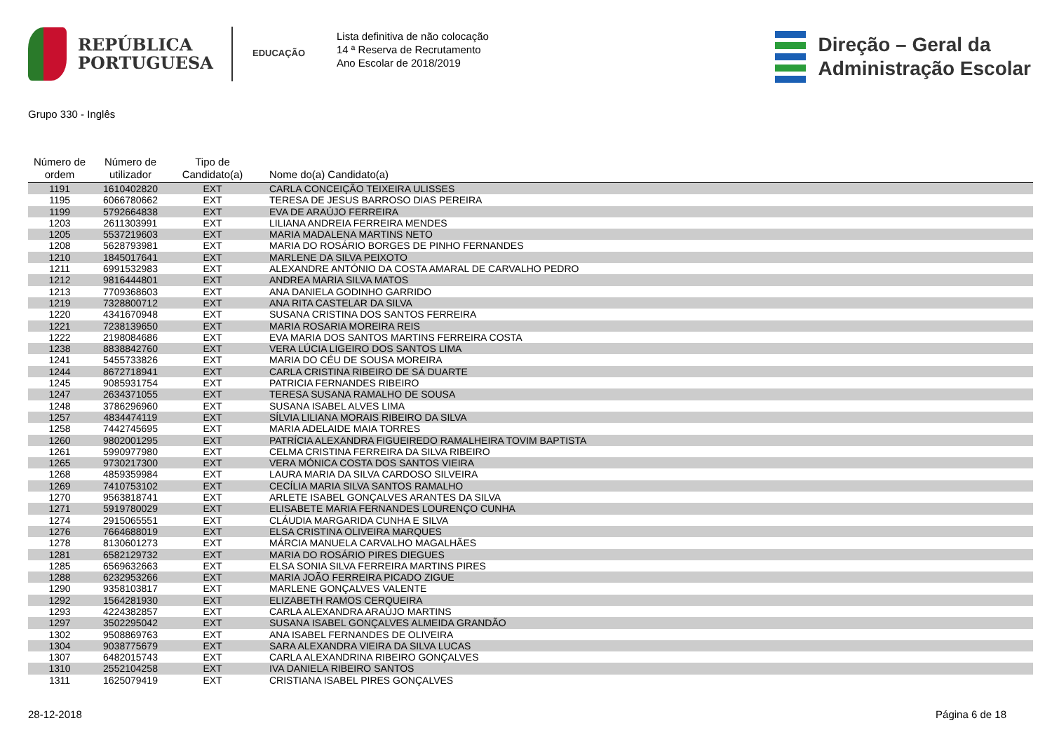REPÚBLICA
PORTUGUESA
EDUCAÇÃO
Lista definitiva de não colocação
14 ª Reserva de Recrutamento
Ano Escolar de 2018/2019
Direção – Geral da
Administração Escolar
Grupo 330 - Inglês
| Número de ordem | Número de utilizador | Tipo de Candidato(a) | Nome do(a) Candidato(a) |
| --- | --- | --- | --- |
| 1191 | 1610402820 | EXT | CARLA CONCEIÇÃO TEIXEIRA ULISSES |
| 1195 | 6066780662 | EXT | TERESA DE JESUS BARROSO DIAS PEREIRA |
| 1199 | 5792664838 | EXT | EVA DE ARAÚJO FERREIRA |
| 1203 | 2611303991 | EXT | LILIANA ANDREIA FERREIRA MENDES |
| 1205 | 5537219603 | EXT | MARIA MADALENA MARTINS NETO |
| 1208 | 5628793981 | EXT | MARIA DO ROSÁRIO BORGES DE PINHO FERNANDES |
| 1210 | 1845017641 | EXT | MARLENE DA SILVA PEIXOTO |
| 1211 | 6991532983 | EXT | ALEXANDRE ANTÓNIO DA COSTA AMARAL DE CARVALHO PEDRO |
| 1212 | 9816444801 | EXT | ANDREA MARIA SILVA MATOS |
| 1213 | 7709368603 | EXT | ANA DANIELA GODINHO GARRIDO |
| 1219 | 7328800712 | EXT | ANA RITA CASTELAR DA SILVA |
| 1220 | 4341670948 | EXT | SUSANA CRISTINA DOS SANTOS FERREIRA |
| 1221 | 7238139650 | EXT | MARIA ROSARIA MOREIRA REIS |
| 1222 | 2198084686 | EXT | EVA MARIA DOS SANTOS MARTINS FERREIRA COSTA |
| 1238 | 8838842760 | EXT | VERA LÚCIA LIGEIRO DOS SANTOS LIMA |
| 1241 | 5455733826 | EXT | MARIA DO CÉU DE SOUSA MOREIRA |
| 1244 | 8672718941 | EXT | CARLA CRISTINA RIBEIRO DE SÁ DUARTE |
| 1245 | 9085931754 | EXT | PATRICIA FERNANDES RIBEIRO |
| 1247 | 2634371055 | EXT | TERESA SUSANA RAMALHO DE SOUSA |
| 1248 | 3786296960 | EXT | SUSANA ISABEL ALVES LIMA |
| 1257 | 4834474119 | EXT | SÍLVIA LILIANA MORAIS RIBEIRO DA SILVA |
| 1258 | 7442745695 | EXT | MARIA ADELAIDE MAIA TORRES |
| 1260 | 9802001295 | EXT | PATRÍCIA ALEXANDRA FIGUEIREDO RAMALHEIRA TOVIM BAPTISTA |
| 1261 | 5990977980 | EXT | CELMA CRISTINA FERREIRA DA SILVA RIBEIRO |
| 1265 | 9730217300 | EXT | VERA MÓNICA COSTA DOS SANTOS VIEIRA |
| 1268 | 4859359984 | EXT | LAURA MARIA DA SILVA CARDOSO SILVEIRA |
| 1269 | 7410753102 | EXT | CECÍLIA MARIA SILVA SANTOS RAMALHO |
| 1270 | 9563818741 | EXT | ARLETE ISABEL GONÇALVES ARANTES DA SILVA |
| 1271 | 5919780029 | EXT | ELISABETE MARIA FERNANDES LOURENÇO CUNHA |
| 1274 | 2915065551 | EXT | CLÁUDIA MARGARIDA CUNHA E SILVA |
| 1276 | 7664688019 | EXT | ELSA CRISTINA OLIVEIRA MARQUES |
| 1278 | 8130601273 | EXT | MÁRCIA MANUELA CARVALHO MAGALHÃES |
| 1281 | 6582129732 | EXT | MARIA DO ROSÁRIO PIRES DIEGUES |
| 1285 | 6569632663 | EXT | ELSA SONIA SILVA FERREIRA MARTINS PIRES |
| 1288 | 6232953266 | EXT | MARIA JOÃO FERREIRA PICADO ZIGUE |
| 1290 | 9358103817 | EXT | MARLENE GONÇALVES VALENTE |
| 1292 | 1564281930 | EXT | ELIZABETH RAMOS CERQUEIRA |
| 1293 | 4224382857 | EXT | CARLA ALEXANDRA ARAÚJO MARTINS |
| 1297 | 3502295042 | EXT | SUSANA ISABEL GONÇALVES ALMEIDA GRANDÃO |
| 1302 | 9508869763 | EXT | ANA ISABEL FERNANDES DE OLIVEIRA |
| 1304 | 9038775679 | EXT | SARA ALEXANDRA VIEIRA DA SILVA LUCAS |
| 1307 | 6482015743 | EXT | CARLA ALEXANDRINA RIBEIRO GONÇALVES |
| 1310 | 2552104258 | EXT | IVA DANIELA RIBEIRO SANTOS |
| 1311 | 1625079419 | EXT | CRISTIANA ISABEL PIRES GONÇALVES |
28-12-2018 Página 6 de 18